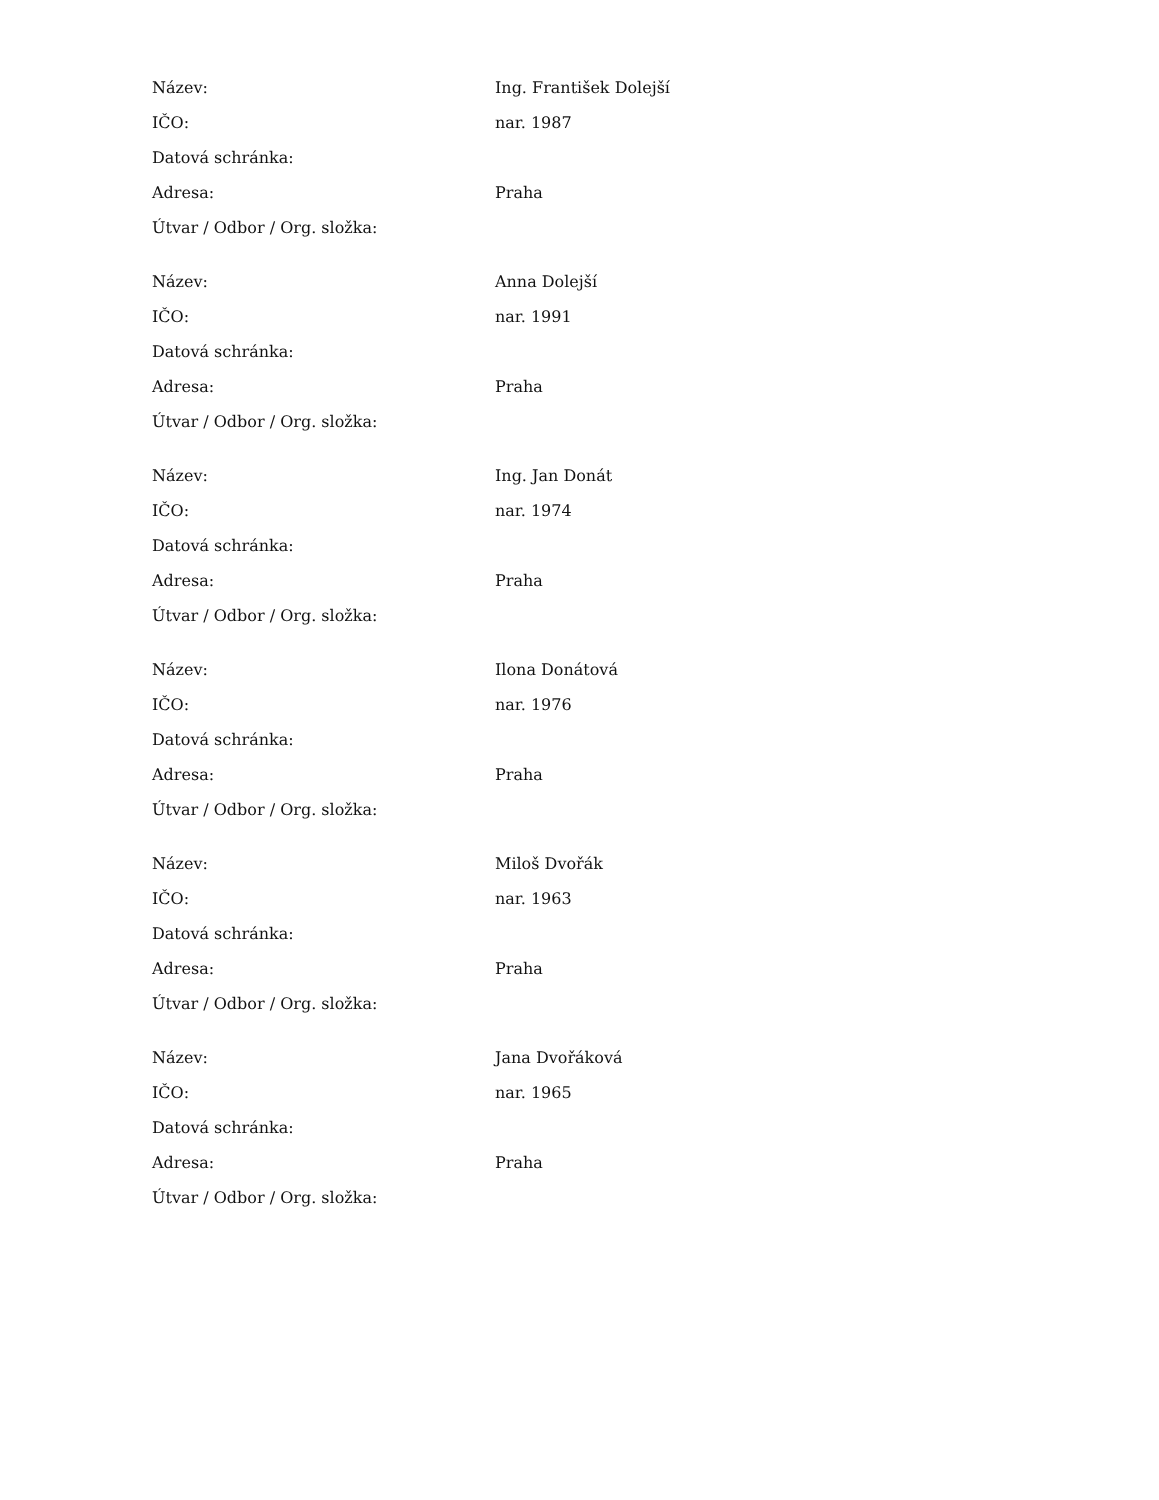| Název: | Ing. František Dolejší |
| IČO: | nar. 1987 |
| Datová schránka: | |
| Adresa: | Praha |
| Útvar / Odbor / Org. složka: | |
| Název: | Anna Dolejší |
| IČO: | nar. 1991 |
| Datová schránka: | |
| Adresa: | Praha |
| Útvar / Odbor / Org. složka: | |
| Název: | Ing. Jan Donát |
| IČO: | nar. 1974 |
| Datová schránka: | |
| Adresa: | Praha |
| Útvar / Odbor / Org. složka: | |
| Název: | Ilona Donátová |
| IČO: | nar. 1976 |
| Datová schránka: | |
| Adresa: | Praha |
| Útvar / Odbor / Org. složka: | |
| Název: | Miloš Dvořák |
| IČO: | nar. 1963 |
| Datová schránka: | |
| Adresa: | Praha |
| Útvar / Odbor / Org. složka: | |
| Název: | Jana Dvořáková |
| IČO: | nar. 1965 |
| Datová schránka: | |
| Adresa: | Praha |
| Útvar / Odbor / Org. složka: | |